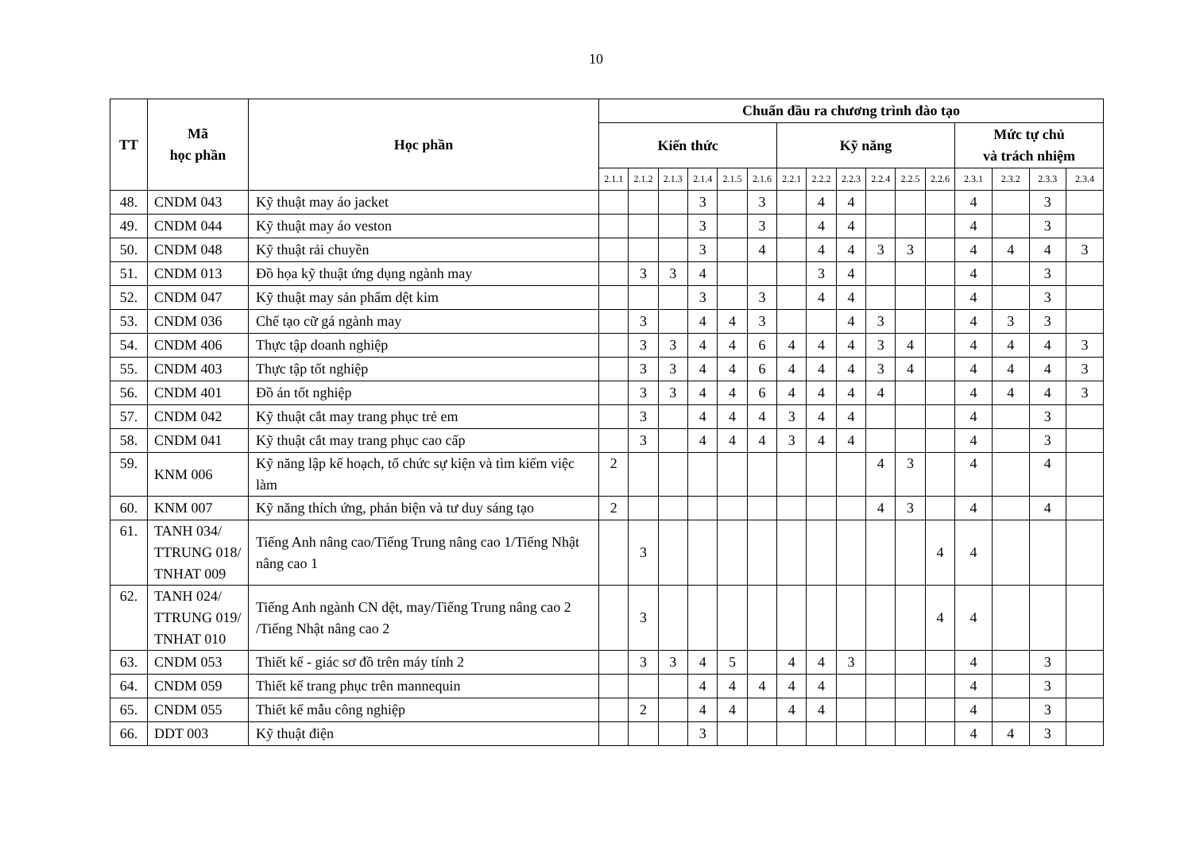10
| TT | Mã học phần | Học phần | Chuẩn đầu ra chương trình đào tạo | | | | | | | | | | | | | | | |
| --- | --- | --- | --- | --- | --- | --- | --- | --- | --- | --- | --- | --- | --- | --- | --- | --- | --- | --- |
| | | | Kiến thức | | | | | | Kỹ năng | | | | | | Mức tự chủ và trách nhiệm | | | |
| | | | 2.1.1 | 2.1.2 | 2.1.3 | 2.1.4 | 2.1.5 | 2.1.6 | 2.2.1 | 2.2.2 | 2.2.3 | 2.2.4 | 2.2.5 | 2.2.6 | 2.3.1 | 2.3.2 | 2.3.3 | 2.3.4 |
| 48. | CNDM 043 | Kỹ thuật may áo jacket | | | | 3 | | 3 | | 4 | 4 | | | | 4 | | 3 | |
| 49. | CNDM 044 | Kỹ thuật may áo veston | | | | 3 | | 3 | | 4 | 4 | | | | 4 | | 3 | |
| 50. | CNDM 048 | Kỹ thuật rải chuyền | | | | 3 | | 4 | | 4 | 4 | 3 | 3 | | 4 | 4 | 4 | 3 |
| 51. | CNDM 013 | Đồ họa kỹ thuật ứng dụng ngành may | | 3 | 3 | 4 | | | | 3 | 4 | | | | 4 | | 3 | |
| 52. | CNDM 047 | Kỹ thuật may sản phẩm dệt kim | | | | 3 | | 3 | | 4 | 4 | | | | 4 | | 3 | |
| 53. | CNDM 036 | Chế tạo cữ gá ngành may | | 3 | | 4 | 4 | 3 | | | 4 | 3 | | | 4 | 3 | 3 | |
| 54. | CNDM 406 | Thực tập doanh nghiệp | | 3 | 3 | 4 | 4 | 6 | 4 | 4 | 4 | 3 | 4 | | 4 | 4 | 4 | 3 |
| 55. | CNDM 403 | Thực tập tốt nghiệp | | 3 | 3 | 4 | 4 | 6 | 4 | 4 | 4 | 3 | 4 | | 4 | 4 | 4 | 3 |
| 56. | CNDM 401 | Đồ án tốt nghiệp | | 3 | 3 | 4 | 4 | 6 | 4 | 4 | 4 | 4 | | | 4 | 4 | 4 | 3 |
| 57. | CNDM 042 | Kỹ thuật cắt may trang phục trẻ em | | 3 | | 4 | 4 | 4 | 3 | 4 | 4 | | | | 4 | | 3 | |
| 58. | CNDM 041 | Kỹ thuật cắt may trang phục cao cấp | | 3 | | 4 | 4 | 4 | 3 | 4 | 4 | | | | 4 | | 3 | |
| 59. | KNM 006 | Kỹ năng lập kế hoạch, tổ chức sự kiện và tìm kiếm việc làm | 2 | | | | | | | | | 4 | 3 | | 4 | | 4 | |
| 60. | KNM 007 | Kỹ năng thích ứng, phản biện và tư duy sáng tạo | 2 | | | | | | | | | 4 | 3 | | 4 | | 4 | |
| 61. | TANH 034/ TTRUNG 018/ TNHAT 009 | Tiếng Anh nâng cao/Tiếng Trung nâng cao 1/Tiếng Nhật nâng cao 1 | | 3 | | | | | | | | | | 4 | 4 | | | |
| 62. | TANH 024/ TTRUNG 019/ TNHAT 010 | Tiếng Anh ngành CN dệt, may/Tiếng Trung nâng cao 2 /Tiếng Nhật nâng cao 2 | | 3 | | | | | | | | | | 4 | 4 | | | |
| 63. | CNDM 053 | Thiết kế - giác sơ đồ trên máy tính 2 | | 3 | 3 | 4 | 5 | | 4 | 4 | 3 | | | | 4 | | 3 | |
| 64. | CNDM 059 | Thiết kế trang phục trên mannequin | | | | 4 | 4 | 4 | 4 | 4 | | | | | 4 | | 3 | |
| 65. | CNDM 055 | Thiết kế mẫu công nghiệp | | 2 | | 4 | 4 | | 4 | 4 | | | | | 4 | | 3 | |
| 66. | DDT 003 | Kỹ thuật điện | | | | 3 | | | | | | | | | 4 | 4 | 3 | |